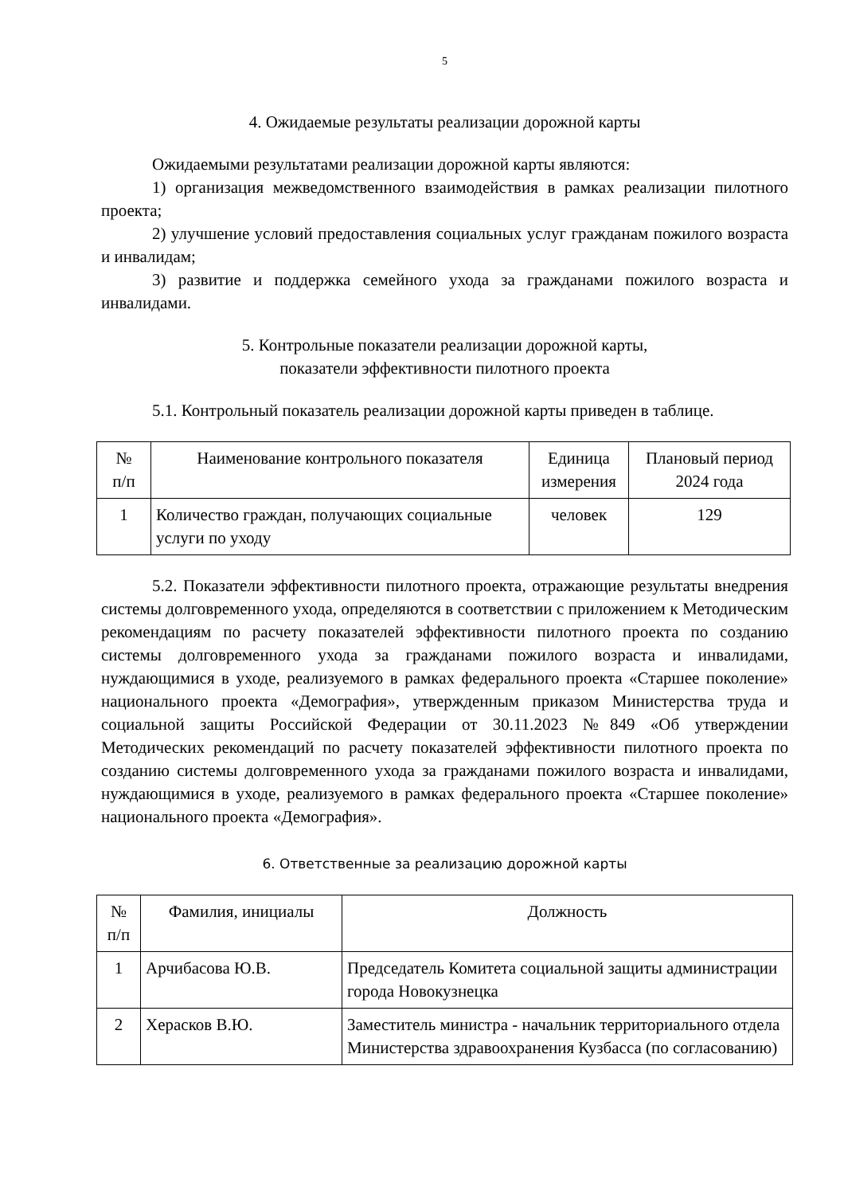5
4. Ожидаемые результаты реализации дорожной карты
Ожидаемыми результатами реализации дорожной карты являются:
1) организация межведомственного взаимодействия в рамках реализации пилотного проекта;
2) улучшение условий предоставления социальных услуг гражданам пожилого возраста и инвалидам;
3) развитие и поддержка семейного ухода за гражданами пожилого возраста и инвалидами.
5. Контрольные показатели реализации дорожной карты,
показатели эффективности пилотного проекта
5.1. Контрольный показатель реализации дорожной карты приведен в таблице.
| № п/п | Наименование контрольного показателя | Единица измерения | Плановый период 2024 года |
| 1 | Количество граждан, получающих социальные услуги по уходу | человек | 129 |
5.2. Показатели эффективности пилотного проекта, отражающие результаты внедрения системы долговременного ухода, определяются в соответствии с приложением к Методическим рекомендациям по расчету показателей эффективности пилотного проекта по созданию системы долговременного ухода за гражданами пожилого возраста и инвалидами, нуждающимися в уходе, реализуемого в рамках федерального проекта «Старшее поколение» национального проекта «Демография», утвержденным приказом Министерства труда и социальной защиты Российской Федерации от 30.11.2023 №849 «Об утверждении Методических рекомендаций по расчету показателей эффективности пилотного проекта по созданию системы долговременного ухода за гражданами пожилого возраста и инвалидами, нуждающимися в уходе, реализуемого в рамках федерального проекта «Старшее поколение» национального проекта «Демография».
6. Ответственные за реализацию дорожной карты
| № п/п | Фамилия, инициалы | Должность |
| 1 | Арчибасова Ю.В. | Председатель Комитета социальной защиты администрации города Новокузнецка |
| 2 | Херасков В.Ю. | Заместитель министра - начальник территориального отдела Министерства здравоохранения Кузбасса (по согласованию) |